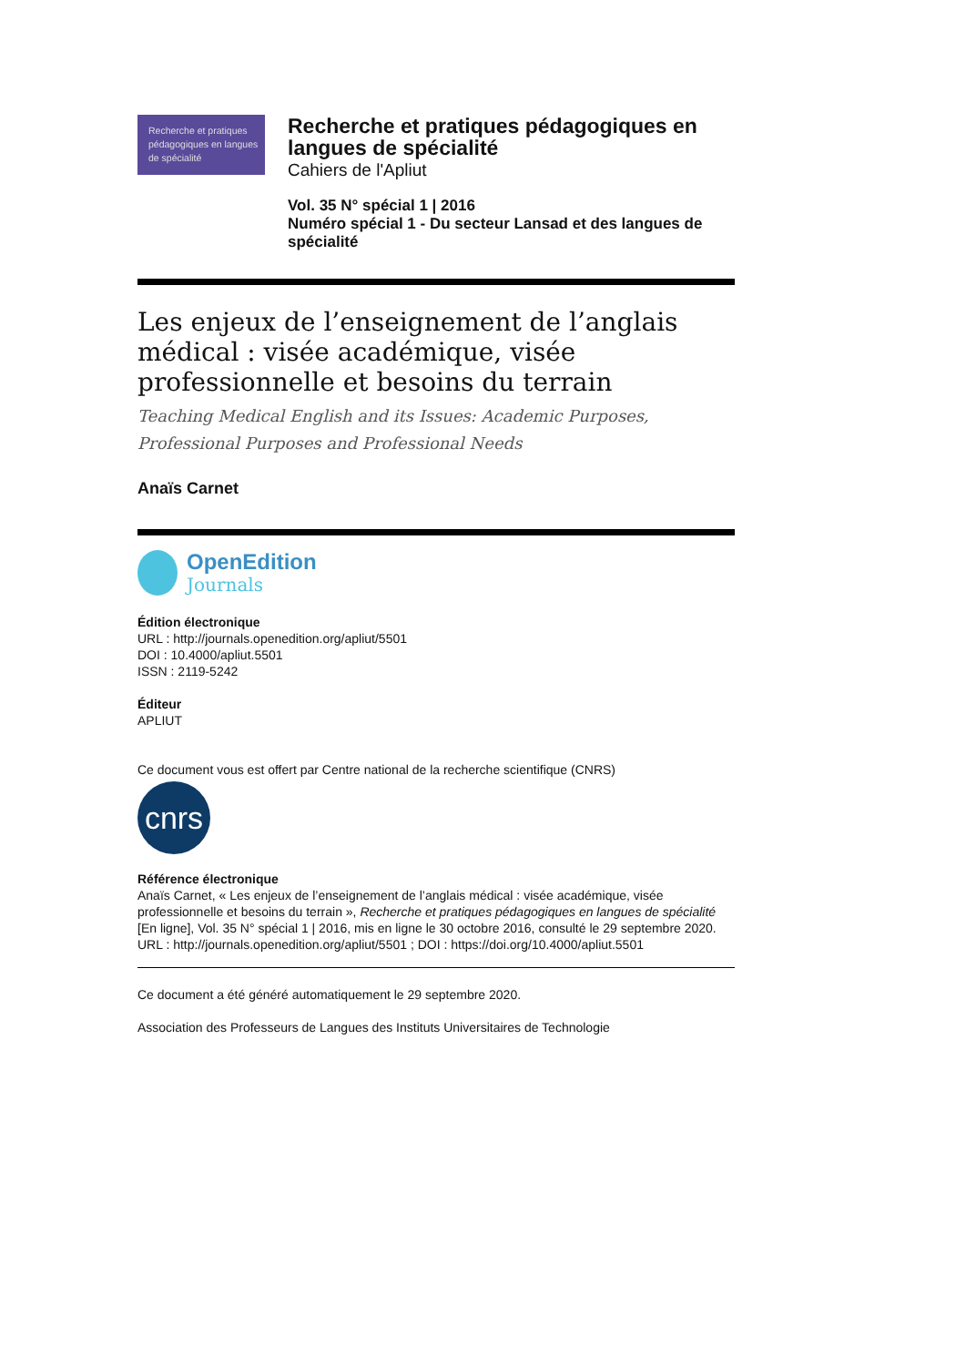Recherche et pratiques pédagogiques en langues de spécialité
Recherche et pratiques pédagogiques en langues de spécialité
Cahiers de l'Apliut
Vol. 35 N° spécial 1 | 2016
Numéro spécial 1 - Du secteur Lansad et des langues de spécialité
Les enjeux de l’enseignement de l’anglais médical : visée académique, visée professionnelle et besoins du terrain
Teaching Medical English and its Issues: Academic Purposes, Professional Purposes and Professional Needs
Anaïs Carnet
OpenEdition
Journals
Édition électronique
URL : http://journals.openedition.org/apliut/5501
DOI : 10.4000/apliut.5501
ISSN : 2119-5242
Éditeur
APLIUT
Ce document vous est offert par Centre national de la recherche scientifique (CNRS)
cnrs
Référence électronique
Anaïs Carnet, « Les enjeux de l’enseignement de l’anglais médical : visée académique, visée professionnelle et besoins du terrain », Recherche et pratiques pédagogiques en langues de spécialité [En ligne], Vol. 35 N° spécial 1 | 2016, mis en ligne le 30 octobre 2016, consulté le 29 septembre 2020. URL : http://journals.openedition.org/apliut/5501 ; DOI : https://doi.org/10.4000/apliut.5501
Ce document a été généré automatiquement le 29 septembre 2020.
Association des Professeurs de Langues des Instituts Universitaires de Technologie